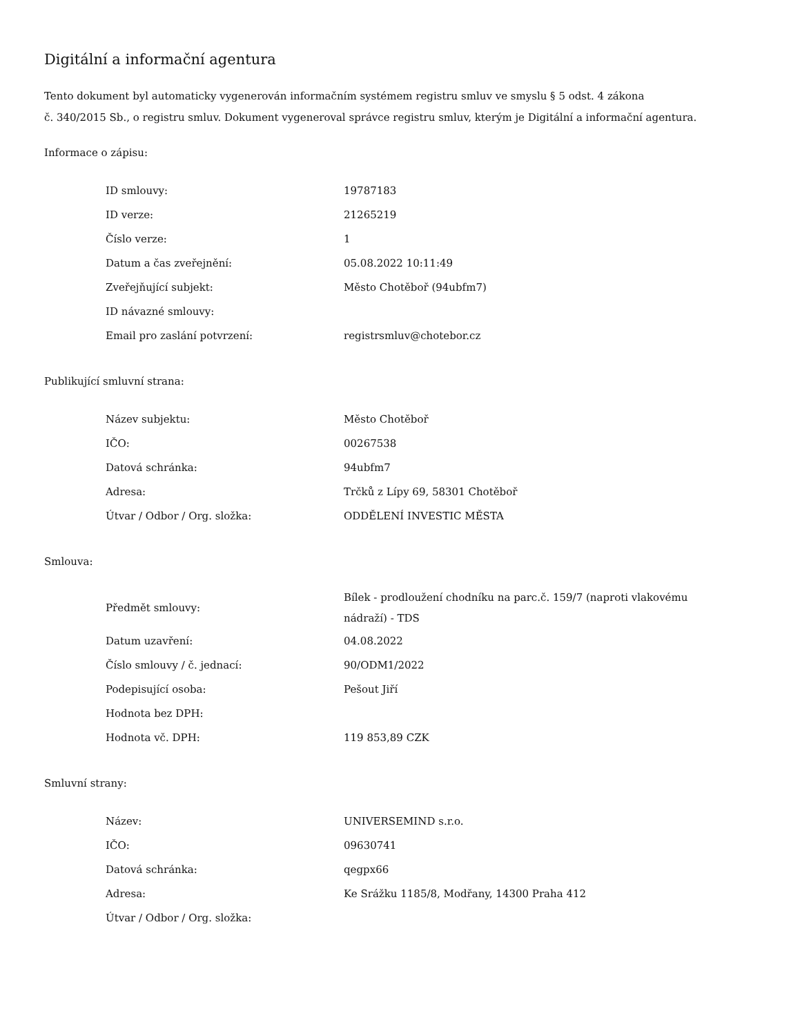Digitální a informační agentura
Tento dokument byl automaticky vygenerován informačním systémem registru smluv ve smyslu § 5 odst. 4 zákona
č. 340/2015 Sb., o registru smluv. Dokument vygeneroval správce registru smluv, kterým je Digitální a informační agentura.
Informace o zápisu:
| ID smlouvy: | 19787183 |
| ID verze: | 21265219 |
| Číslo verze: | 1 |
| Datum a čas zveřejnění: | 05.08.2022 10:11:49 |
| Zveřejňující subjekt: | Město Chotěboř (94ubfm7) |
| ID návazné smlouvy: | |
| Email pro zaslání potvrzení: | registrsmluv@chotebor.cz |
Publikující smluvní strana:
| Název subjektu: | Město Chotěboř |
| IČO: | 00267538 |
| Datová schránka: | 94ubfm7 |
| Adresa: | Trčků z Lípy 69, 58301 Chotěboř |
| Útvar / Odbor / Org. složka: | ODDĚLENÍ INVESTIC MĚSTA |
Smlouva:
| Předmět smlouvy: | Bílek - prodloužení chodníku na parc.č. 159/7 (naproti vlakovému nádraží) - TDS |
| Datum uzavření: | 04.08.2022 |
| Číslo smlouvy / č. jednací: | 90/ODM1/2022 |
| Podepisující osoba: | Pešout Jiří |
| Hodnota bez DPH: | |
| Hodnota vč. DPH: | 119 853,89 CZK |
Smluvní strany:
| Název: | UNIVERSEMIND s.r.o. |
| IČO: | 09630741 |
| Datová schránka: | qegpx66 |
| Adresa: | Ke Srážku 1185/8, Modřany, 14300 Praha 412 |
| Útvar / Odbor / Org. složka: | |